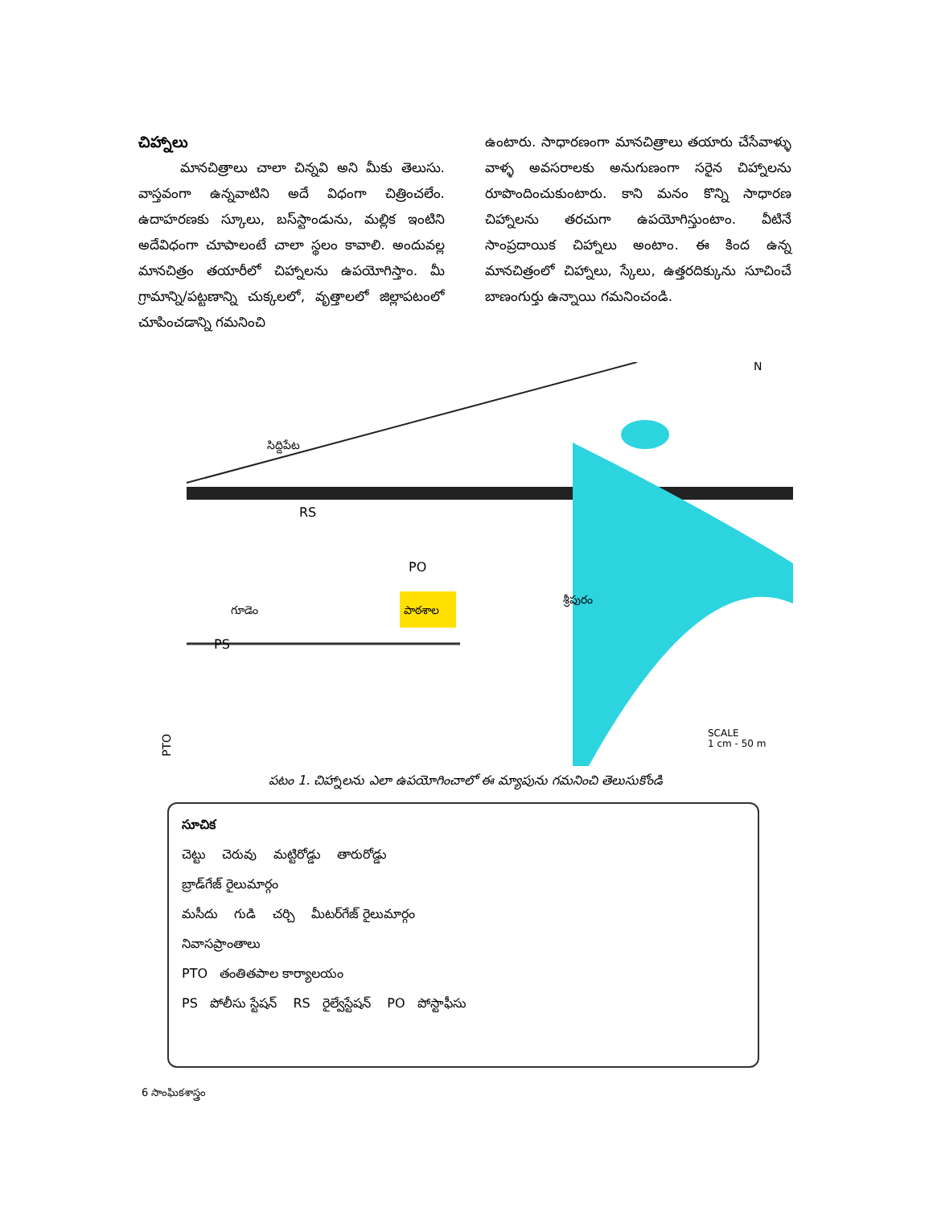చిహ్నాలు
మానచిత్రాలు చాలా చిన్నవి అని మీకు తెలుసు. వాస్తవంగా ఉన్నవాటిని అదే విధంగా చిత్రించలేం. ఉదాహరణకు స్కూలు, బస్‌స్టాండును, మల్లిక ఇంటిని అదేవిధంగా చూపాలంటే చాలా స్థలం కావాలి. అందువల్ల మానచిత్రం తయారీలో చిహ్నాలను ఉపయోగిస్తాం. మీ గ్రామాన్ని/పట్టణాన్ని చుక్కలలో, వృత్తాలలో జిల్లాపటంలో చూపించడాన్ని గమనించి
ఉంటారు. సాధారణంగా మానచిత్రాలు తయారు చేసేవాళ్ళు వాళ్ళ అవసరాలకు అనుగుణంగా సరైన చిహ్నాలను రూపొందించుకుంటారు. కాని మనం కొన్ని సాధారణ చిహ్నాలను తరచుగా ఉపయోగిస్తుంటాం. వీటినే సాంప్రదాయిక చిహ్నాలు అంటాం. ఈ కింద ఉన్న మానచిత్రంలో చిహ్నాలు, స్కేలు, ఉత్తరదిక్కును సూచించే బాణంగుర్తు ఉన్నాయి గమనించండి.
పాఠశాల
సిద్దిపేట
RS
PO
గూడెం
PS
శ్రీపురం
N
SCALE
1 cm - 50 m
PTO
పటం 1. చిహ్నాలను ఎలా ఉపయోగించాలో ఈ మ్యాపును గమనించి తెలుసుకోండి
సూచిక
చెట్టు చెరువు మట్టిరోడ్డు తారురోడ్డు
బ్రాడ్‌గేజ్ రైలుమార్గం
మసీదు గుడి చర్చి మీటర్‌గేజ్ రైలుమార్గం
నివాసప్రాంతాలు
PTO తంతితపాల కార్యాలయం
PS పోలీసు స్టేషన్ RS రైల్వేస్టేషన్ PO పోస్టాఫీసు
6 సాంఘికశాస్త్రం